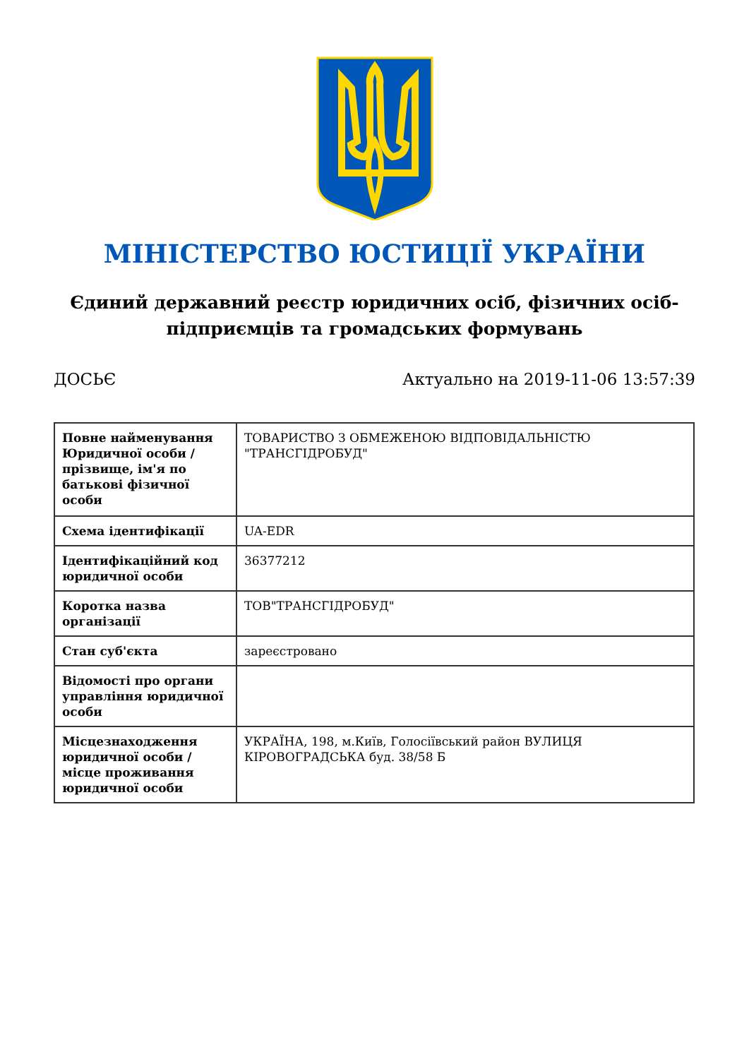МІНІСТЕРСТВО ЮСТИЦІЇ УКРАЇНИ
Єдиний державний реєстр юридичних осіб, фізичних осіб-підприємців та громадських формувань
ДОСЬЄ Актуально на 2019-11-06 13:57:39
| Повне найменування Юридичної особи / прізвище, ім'я по батькові фізичної особи | ТОВАРИСТВО З ОБМЕЖЕНОЮ ВІДПОВІДАЛЬНІСТЮ "ТРАНСГІДРОБУД" |
| Схема ідентифікації | UA-EDR |
| Ідентифікаційний код юридичної особи | 36377212 |
| Коротка назва організації | ТОВ"ТРАНСГІДРОБУД" |
| Стан суб'єкта | зареєстровано |
| Відомості про органи управління юридичної особи | |
| Місцезнаходження юридичної особи / місце проживання юридичної особи | УКРАЇНА, 198, м.Київ, Голосіївський район ВУЛИЦЯ КІРОВОГРАДСЬКА буд. 38/58 Б |